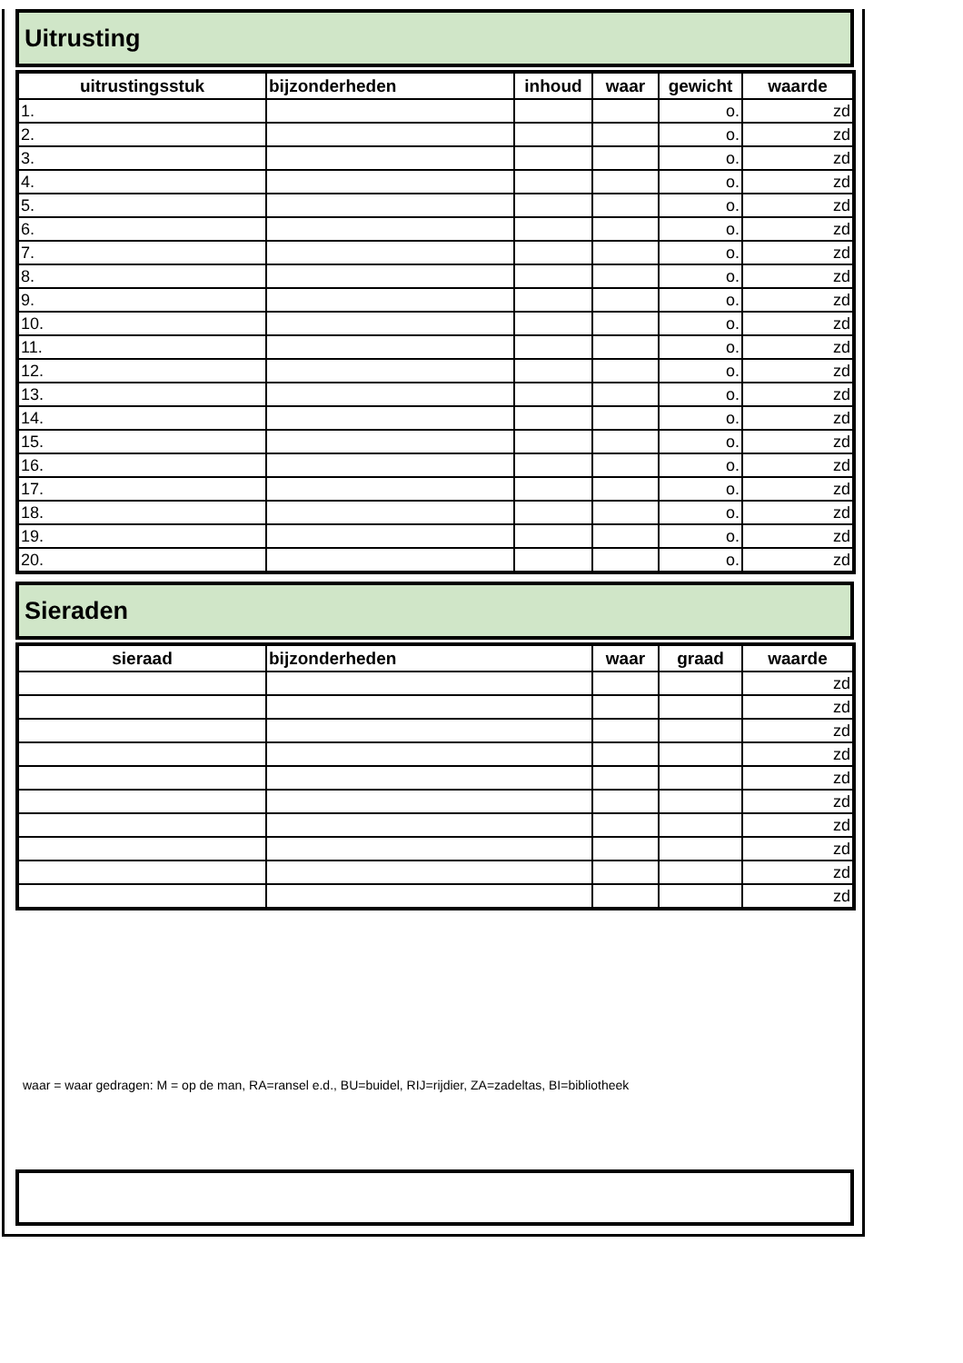Uitrusting
| uitrustingsstuk | bijzonderheden | inhoud | waar | gewicht | waarde |
| --- | --- | --- | --- | --- | --- |
| 1. | | | | o. | zd |
| 2. | | | | o. | zd |
| 3. | | | | o. | zd |
| 4. | | | | o. | zd |
| 5. | | | | o. | zd |
| 6. | | | | o. | zd |
| 7. | | | | o. | zd |
| 8. | | | | o. | zd |
| 9. | | | | o. | zd |
| 10. | | | | o. | zd |
| 11. | | | | o. | zd |
| 12. | | | | o. | zd |
| 13. | | | | o. | zd |
| 14. | | | | o. | zd |
| 15. | | | | o. | zd |
| 16. | | | | o. | zd |
| 17. | | | | o. | zd |
| 18. | | | | o. | zd |
| 19. | | | | o. | zd |
| 20. | | | | o. | zd |
Sieraden
| sieraad | bijzonderheden | waar | graad | waarde |
| --- | --- | --- | --- | --- |
| | | | | zd |
| | | | | zd |
| | | | | zd |
| | | | | zd |
| | | | | zd |
| | | | | zd |
| | | | | zd |
| | | | | zd |
| | | | | zd |
| | | | | zd |
waar = waar gedragen: M = op de man, RA=ransel e.d., BU=buidel, RIJ=rijdier, ZA=zadeltas, BI=bibliotheek